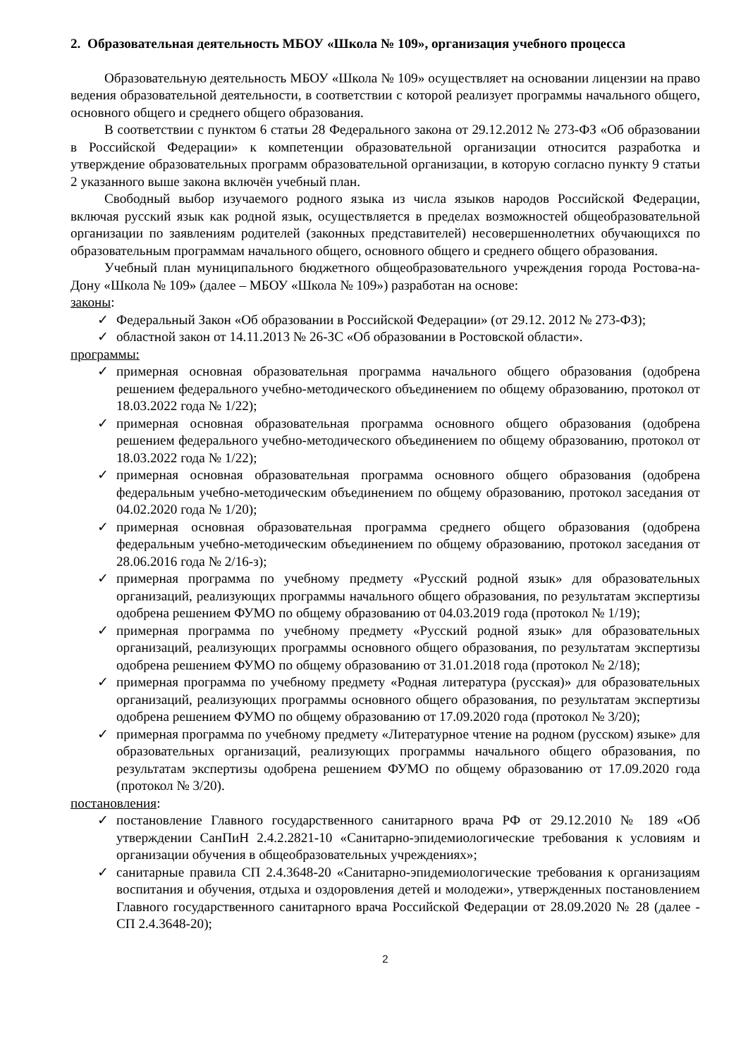2. Образовательная деятельность МБОУ «Школа № 109», организация учебного процесса
Образовательную деятельность МБОУ «Школа № 109» осуществляет на основании лицензии на право ведения образовательной деятельности, в соответствии с которой реализует программы начального общего, основного общего и среднего общего образования.
В соответствии с пунктом 6 статьи 28 Федерального закона от 29.12.2012 № 273-ФЗ «Об образовании в Российской Федерации» к компетенции образовательной организации относится разработка и утверждение образовательных программ образовательной организации, в которую согласно пункту 9 статьи 2 указанного выше закона включён учебный план.
Свободный выбор изучаемого родного языка из числа языков народов Российской Федерации, включая русский язык как родной язык, осуществляется в пределах возможностей общеобразовательной организации по заявлениям родителей (законных представителей) несовершеннолетних обучающихся по образовательным программам начального общего, основного общего и среднего общего образования.
Учебный план муниципального бюджетного общеобразовательного учреждения города Ростова-на-Дону «Школа № 109» (далее – МБОУ «Школа № 109») разработан на основе:
законы:
✓ Федеральный Закон «Об образовании в Российской Федерации» (от 29.12. 2012 № 273-ФЗ);
✓ областной закон от 14.11.2013 № 26-ЗС «Об образовании в Ростовской области».
программы:
✓ примерная основная образовательная программа начального общего образования (одобрена решением федерального учебно-методического объединением по общему образованию, протокол от 18.03.2022 года № 1/22);
✓ примерная основная образовательная программа основного общего образования (одобрена решением федерального учебно-методического объединением по общему образованию, протокол от 18.03.2022 года № 1/22);
✓ примерная основная образовательная программа основного общего образования (одобрена федеральным учебно-методическим объединением по общему образованию, протокол заседания от 04.02.2020 года № 1/20);
✓ примерная основная образовательная программа среднего общего образования (одобрена федеральным учебно-методическим объединением по общему образованию, протокол заседания от 28.06.2016 года № 2/16-з);
✓ примерная программа по учебному предмету «Русский родной язык» для образовательных организаций, реализующих программы начального общего образования, по результатам экспертизы одобрена решением ФУМО по общему образованию от 04.03.2019 года (протокол № 1/19);
✓ примерная программа по учебному предмету «Русский родной язык» для образовательных организаций, реализующих программы основного общего образования, по результатам экспертизы одобрена решением ФУМО по общему образованию от 31.01.2018 года (протокол № 2/18);
✓ примерная программа по учебному предмету «Родная литература (русская)» для образовательных организаций, реализующих программы основного общего образования, по результатам экспертизы одобрена решением ФУМО по общему образованию от 17.09.2020 года (протокол № 3/20);
✓ примерная программа по учебному предмету «Литературное чтение на родном (русском) языке» для образовательных организаций, реализующих программы начального общего образования, по результатам экспертизы одобрена решением ФУМО по общему образованию от 17.09.2020 года (протокол № 3/20).
постановления:
✓ постановление Главного государственного санитарного врача РФ от 29.12.2010 № 189 «Об утверждении СанПиН 2.4.2.2821-10 «Санитарно-эпидемиологические требования к условиям и организации обучения в общеобразовательных учреждениях»;
✓ санитарные правила СП 2.4.3648-20 «Санитарно-эпидемиологические требования к организациям воспитания и обучения, отдыха и оздоровления детей и молодежи», утвержденных постановлением Главного государственного санитарного врача Российской Федерации от 28.09.2020 № 28 (далее - СП 2.4.3648-20);
2